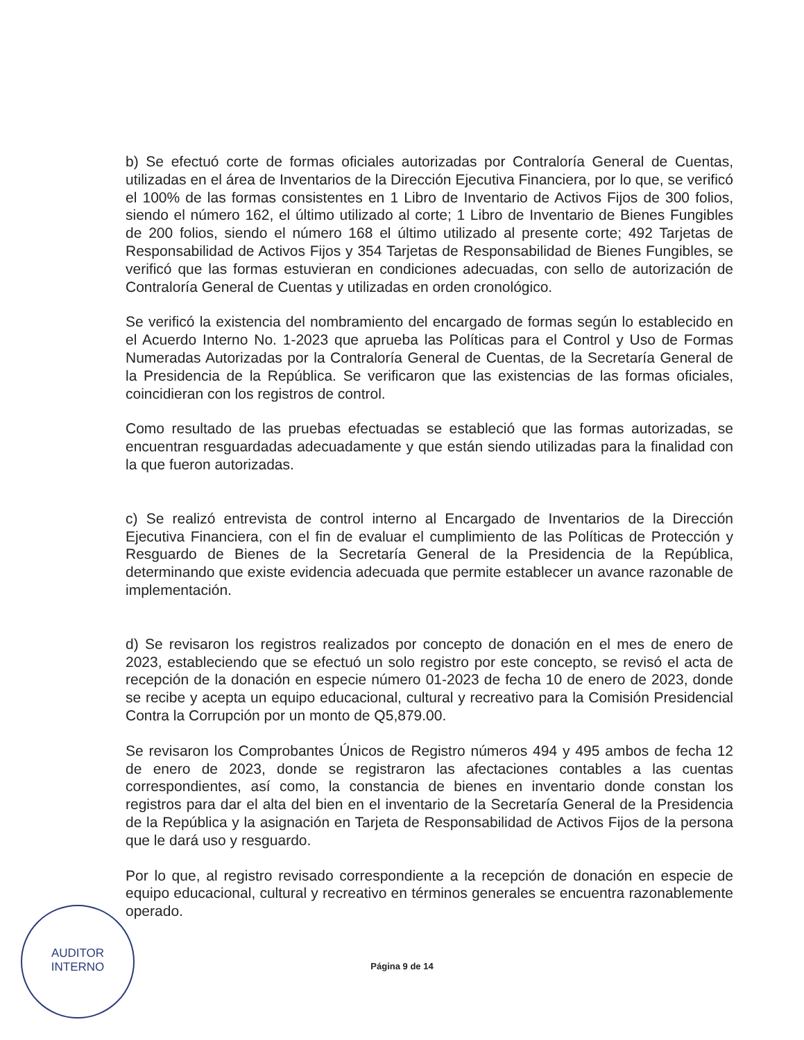b) Se efectuó corte de formas oficiales autorizadas por Contraloría General de Cuentas, utilizadas en el área de Inventarios de la Dirección Ejecutiva Financiera, por lo que, se verificó el 100% de las formas consistentes en 1 Libro de Inventario de Activos Fijos de 300 folios, siendo el número 162, el último utilizado al corte; 1 Libro de Inventario de Bienes Fungibles de 200 folios, siendo el número 168 el último utilizado al presente corte; 492 Tarjetas de Responsabilidad de Activos Fijos y 354 Tarjetas de Responsabilidad de Bienes Fungibles, se verificó que las formas estuvieran en condiciones adecuadas, con sello de autorización de Contraloría General de Cuentas y utilizadas en orden cronológico.
Se verificó la existencia del nombramiento del encargado de formas según lo establecido en el Acuerdo Interno No. 1-2023 que aprueba las Políticas para el Control y Uso de Formas Numeradas Autorizadas por la Contraloría General de Cuentas, de la Secretaría General de la Presidencia de la República. Se verificaron que las existencias de las formas oficiales, coincidieran con los registros de control.
Como resultado de las pruebas efectuadas se estableció que las formas autorizadas, se encuentran resguardadas adecuadamente y que están siendo utilizadas para la finalidad con la que fueron autorizadas.
c) Se realizó entrevista de control interno al Encargado de Inventarios de la Dirección Ejecutiva Financiera, con el fin de evaluar el cumplimiento de las Políticas de Protección y Resguardo de Bienes de la Secretaría General de la Presidencia de la República, determinando que existe evidencia adecuada que permite establecer un avance razonable de implementación.
d) Se revisaron los registros realizados por concepto de donación en el mes de enero de 2023, estableciendo que se efectuó un solo registro por este concepto, se revisó el acta de recepción de la donación en especie número 01-2023 de fecha 10 de enero de 2023, donde se recibe y acepta un equipo educacional, cultural y recreativo para la Comisión Presidencial Contra la Corrupción por un monto de Q5,879.00.
Se revisaron los Comprobantes Únicos de Registro números 494 y 495 ambos de fecha 12 de enero de 2023, donde se registraron las afectaciones contables a las cuentas correspondientes, así como, la constancia de bienes en inventario donde constan los registros para dar el alta del bien en el inventario de la Secretaría General de la Presidencia de la República y la asignación en Tarjeta de Responsabilidad de Activos Fijos de la persona que le dará uso y resguardo.
Por lo que, al registro revisado correspondiente a la recepción de donación en especie de equipo educacional, cultural y recreativo en términos generales se encuentra razonablemente operado.
AUDITOR
INTERNO
Página 9 de 14